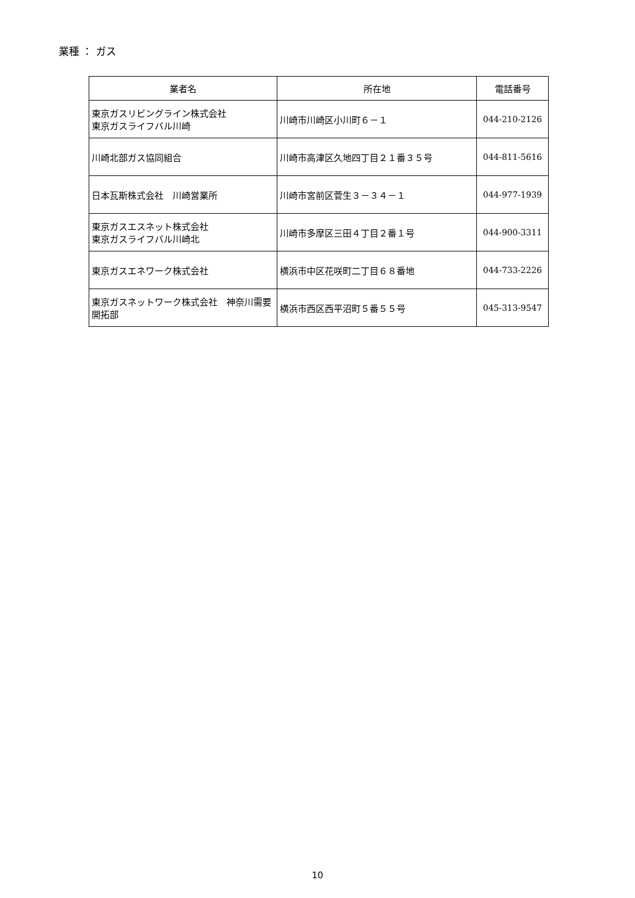業種 ： ガス
| 業者名 | 所在地 | 電話番号 |
| --- | --- | --- |
| 東京ガスリビングライン株式会社 東京ガスライフバル川崎 | 川崎市川崎区小川町６－１ | 044-210-2126 |
| 川崎北部ガス協同組合 | 川崎市高津区久地四丁目２１番３５号 | 044-811-5616 |
| 日本瓦斯株式会社 川崎営業所 | 川崎市宮前区菅生３－３４－１ | 044-977-1939 |
| 東京ガスエスネット株式会社 東京ガスライフバル川崎北 | 川崎市多摩区三田４丁目２番１号 | 044-900-3311 |
| 東京ガスエネワーク株式会社 | 横浜市中区花咲町二丁目６８番地 | 044-733-2226 |
| 東京ガスネットワーク株式会社 神奈川需要開拓部 | 横浜市西区西平沼町５番５５号 | 045-313-9547 |
10